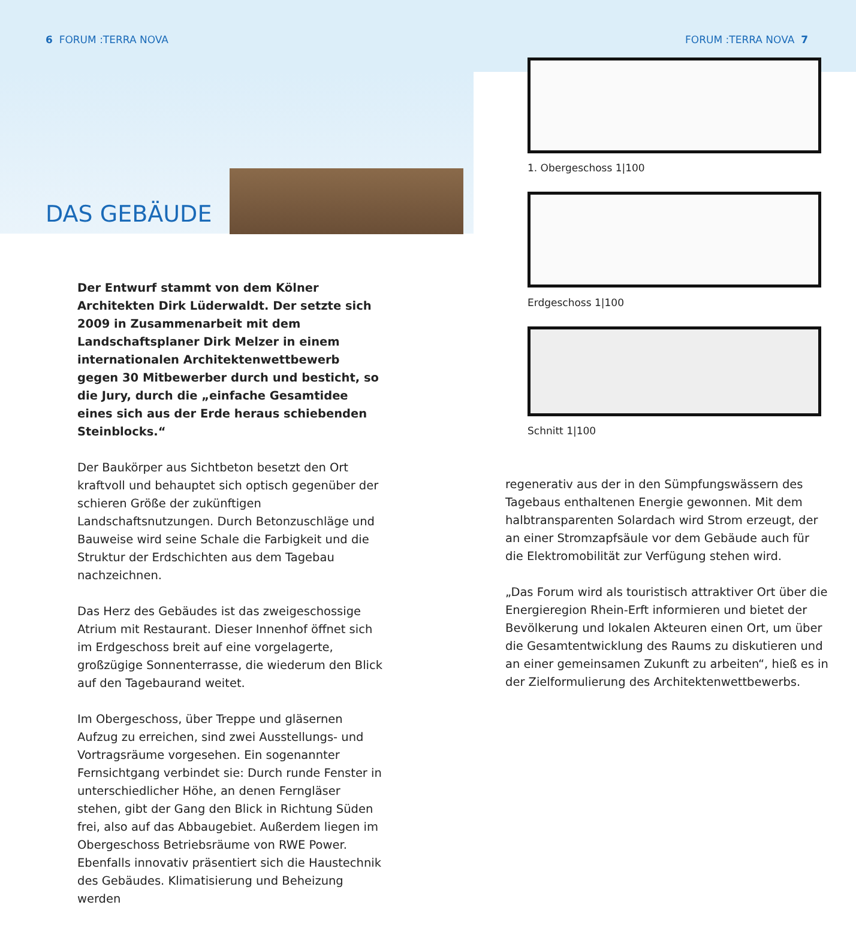6 FORUM :TERRA NOVA FORUM :TERRA NOVA 7
DAS GEBÄUDE
Der Entwurf stammt von dem Kölner Architekten Dirk Lüderwaldt. Der setzte sich 2009 in Zusammenarbeit mit dem Landschaftsplaner Dirk Melzer in einem internationalen Architektenwettbewerb gegen 30 Mitbewerber durch und besticht, so die Jury, durch die „einfache Gesamtidee eines sich aus der Erde heraus schiebenden Steinblocks.“
Der Baukörper aus Sichtbeton besetzt den Ort kraftvoll und behauptet sich optisch gegenüber der schieren Größe der zukünftigen Landschaftsnutzungen. Durch Betonzuschläge und Bauweise wird seine Schale die Farbigkeit und die Struktur der Erdschichten aus dem Tagebau nachzeichnen.
Das Herz des Gebäudes ist das zweigeschossige Atrium mit Restaurant. Dieser Innenhof öffnet sich im Erdgeschoss breit auf eine vorgelagerte, großzügige Sonnenterrasse, die wiederum den Blick auf den Tagebaurand weitet.
Im Obergeschoss, über Treppe und gläsernen Aufzug zu erreichen, sind zwei Ausstellungs- und Vortragsräume vorgesehen. Ein sogenannter Fernsichtgang verbindet sie: Durch runde Fenster in unterschiedlicher Höhe, an denen Ferngläser stehen, gibt der Gang den Blick in Richtung Süden frei, also auf das Abbaugebiet. Außerdem liegen im Obergeschoss Betriebsräume von RWE Power. Ebenfalls innovativ präsentiert sich die Haustechnik des Gebäudes. Klimatisierung und Beheizung werden
1. Obergeschoss 1|100
Erdgeschoss 1|100
Schnitt 1|100
regenerativ aus der in den Sümpfungswässern des Tagebaus enthaltenen Energie gewonnen. Mit dem halbtransparenten Solardach wird Strom erzeugt, der an einer Stromzapfsäule vor dem Gebäude auch für die Elektromobilität zur Verfügung stehen wird.
„Das Forum wird als touristisch attraktiver Ort über die Energieregion Rhein-Erft informieren und bietet der Bevölkerung und lokalen Akteuren einen Ort, um über die Gesamtentwicklung des Raums zu diskutieren und an einer gemeinsamen Zukunft zu arbeiten“, hieß es in der Zielformulierung des Architektenwettbewerbs.